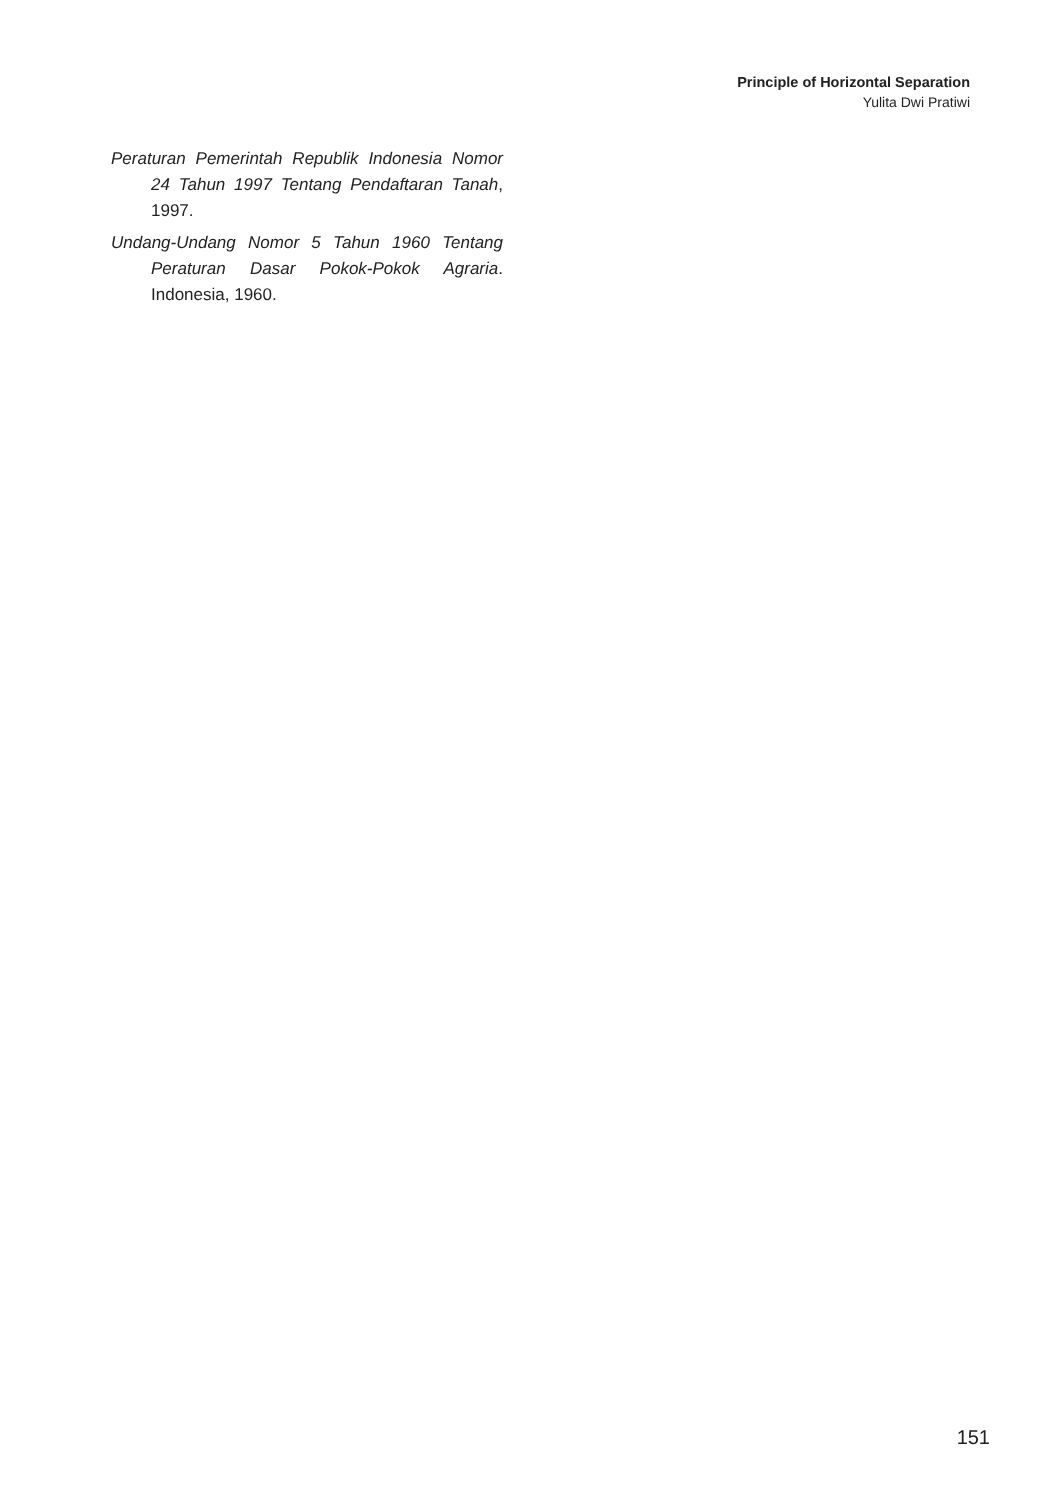Principle of Horizontal Separation
Yulita Dwi Pratiwi
Peraturan Pemerintah Republik Indonesia Nomor 24 Tahun 1997 Tentang Pendaftaran Tanah, 1997.
Undang-Undang Nomor 5 Tahun 1960 Tentang Peraturan Dasar Pokok-Pokok Agraria. Indonesia, 1960.
151